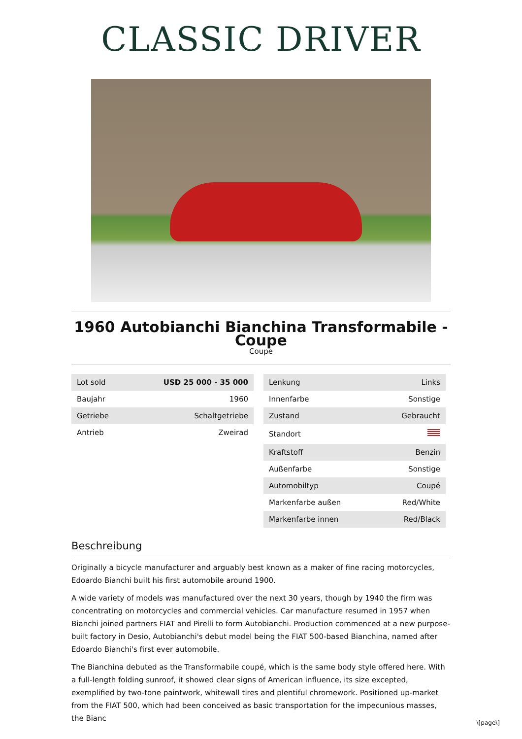CLASSIC DRIVER
1960 Autobianchi Bianchina Transformabile - Coupe
Coupe
| Lot sold | USD 25 000 - 35 000 |
| Baujahr | 1960 |
| Getriebe | Schaltgetriebe |
| Antrieb | Zweirad |
| Lenkung | Links |
| Innenfarbe | Sonstige |
| Zustand | Gebraucht |
| Standort | |
| Kraftstoff | Benzin |
| Außenfarbe | Sonstige |
| Automobiltyp | Coupé |
| Markenfarbe außen | Red/White |
| Markenfarbe innen | Red/Black |
Beschreibung
Originally a bicycle manufacturer and arguably best known as a maker of fine racing motorcycles, Edoardo Bianchi built his first automobile around 1900.
A wide variety of models was manufactured over the next 30 years, though by 1940 the firm was concentrating on motorcycles and commercial vehicles. Car manufacture resumed in 1957 when Bianchi joined partners FIAT and Pirelli to form Autobianchi. Production commenced at a new purpose-built factory in Desio, Autobianchi's debut model being the FIAT 500-based Bianchina, named after Edoardo Bianchi's first ever automobile.
The Bianchina debuted as the Transformabile coupé, which is the same body style offered here. With a full-length folding sunroof, it showed clear signs of American influence, its size excepted, exemplified by two-tone paintwork, whitewall tires and plentiful chromework. Positioned up-market from the FIAT 500, which had been conceived as basic transportation for the impecunious masses, the Bianc
\[page\]